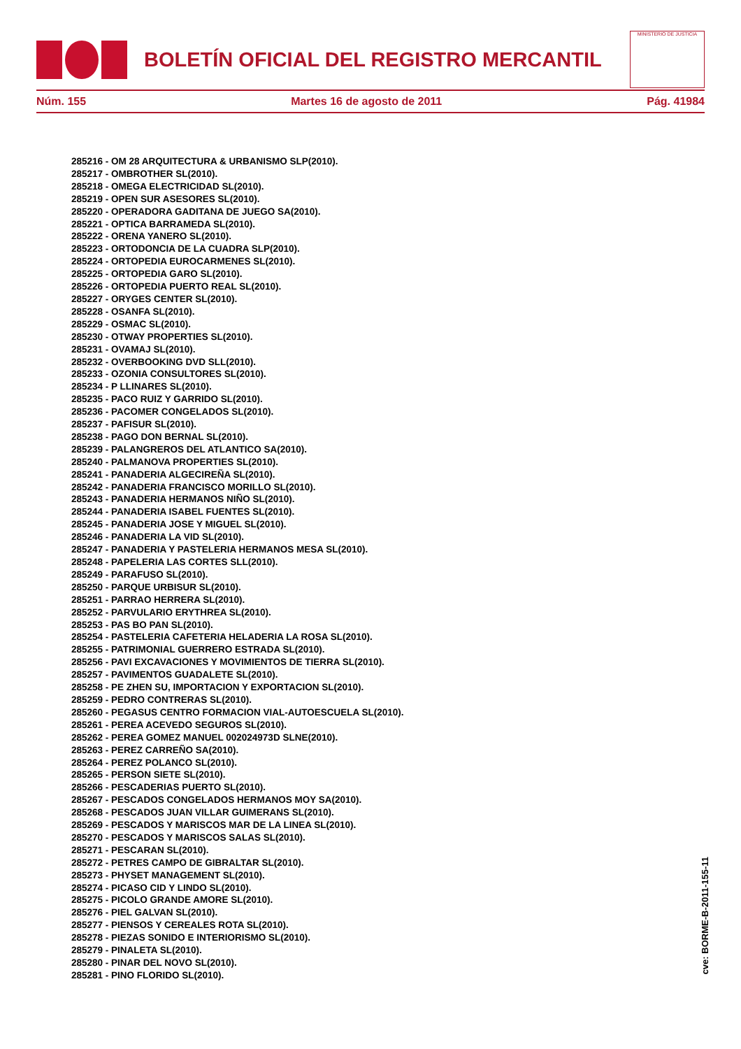BOLETÍN OFICIAL DEL REGISTRO MERCANTIL
MINISTERIO DE JUSTICIA
Núm. 155 Martes 16 de agosto de 2011 Pág. 41984
285216 - OM 28 ARQUITECTURA & URBANISMO SLP(2010).
285217 - OMBROTHER SL(2010).
285218 - OMEGA ELECTRICIDAD SL(2010).
285219 - OPEN SUR ASESORES SL(2010).
285220 - OPERADORA GADITANA DE JUEGO SA(2010).
285221 - OPTICA BARRAMEDA SL(2010).
285222 - ORENA YANERO SL(2010).
285223 - ORTODONCIA DE LA CUADRA SLP(2010).
285224 - ORTOPEDIA EUROCARMENES SL(2010).
285225 - ORTOPEDIA GARO SL(2010).
285226 - ORTOPEDIA PUERTO REAL SL(2010).
285227 - ORYGES CENTER SL(2010).
285228 - OSANFA SL(2010).
285229 - OSMAC SL(2010).
285230 - OTWAY PROPERTIES SL(2010).
285231 - OVAMAJ SL(2010).
285232 - OVERBOOKING DVD SLL(2010).
285233 - OZONIA CONSULTORES SL(2010).
285234 - P LLINARES SL(2010).
285235 - PACO RUIZ Y GARRIDO SL(2010).
285236 - PACOMER CONGELADOS SL(2010).
285237 - PAFISUR SL(2010).
285238 - PAGO DON BERNAL SL(2010).
285239 - PALANGREROS DEL ATLANTICO SA(2010).
285240 - PALMANOVA PROPERTIES SL(2010).
285241 - PANADERIA ALGECIREÑA SL(2010).
285242 - PANADERIA FRANCISCO MORILLO SL(2010).
285243 - PANADERIA HERMANOS NIÑO SL(2010).
285244 - PANADERIA ISABEL FUENTES SL(2010).
285245 - PANADERIA JOSE Y MIGUEL SL(2010).
285246 - PANADERIA LA VID SL(2010).
285247 - PANADERIA Y PASTELERIA HERMANOS MESA SL(2010).
285248 - PAPELERIA LAS CORTES SLL(2010).
285249 - PARAFUSO SL(2010).
285250 - PARQUE URBISUR SL(2010).
285251 - PARRAO HERRERA SL(2010).
285252 - PARVULARIO ERYTHREA SL(2010).
285253 - PAS BO PAN SL(2010).
285254 - PASTELERIA CAFETERIA HELADERIA LA ROSA SL(2010).
285255 - PATRIMONIAL GUERRERO ESTRADA SL(2010).
285256 - PAVI EXCAVACIONES Y MOVIMIENTOS DE TIERRA SL(2010).
285257 - PAVIMENTOS GUADALETE SL(2010).
285258 - PE ZHEN SU, IMPORTACION Y EXPORTACION SL(2010).
285259 - PEDRO CONTRERAS SL(2010).
285260 - PEGASUS CENTRO FORMACION VIAL-AUTOESCUELA SL(2010).
285261 - PEREA ACEVEDO SEGUROS SL(2010).
285262 - PEREA GOMEZ MANUEL 002024973D SLNE(2010).
285263 - PEREZ CARREÑO SA(2010).
285264 - PEREZ POLANCO SL(2010).
285265 - PERSON SIETE SL(2010).
285266 - PESCADERIAS PUERTO SL(2010).
285267 - PESCADOS CONGELADOS HERMANOS MOY SA(2010).
285268 - PESCADOS JUAN VILLAR GUIMERANS SL(2010).
285269 - PESCADOS Y MARISCOS MAR DE LA LINEA SL(2010).
285270 - PESCADOS Y MARISCOS SALAS SL(2010).
285271 - PESCARAN SL(2010).
285272 - PETRES CAMPO DE GIBRALTAR SL(2010).
285273 - PHYSET MANAGEMENT SL(2010).
285274 - PICASO CID Y LINDO SL(2010).
285275 - PICOLO GRANDE AMORE SL(2010).
285276 - PIEL GALVAN SL(2010).
285277 - PIENSOS Y CEREALES ROTA SL(2010).
285278 - PIEZAS SONIDO E INTERIORISMO SL(2010).
285279 - PINALETA SL(2010).
285280 - PINAR DEL NOVO SL(2010).
285281 - PINO FLORIDO SL(2010).
cve: BORME-B-2011-155-11